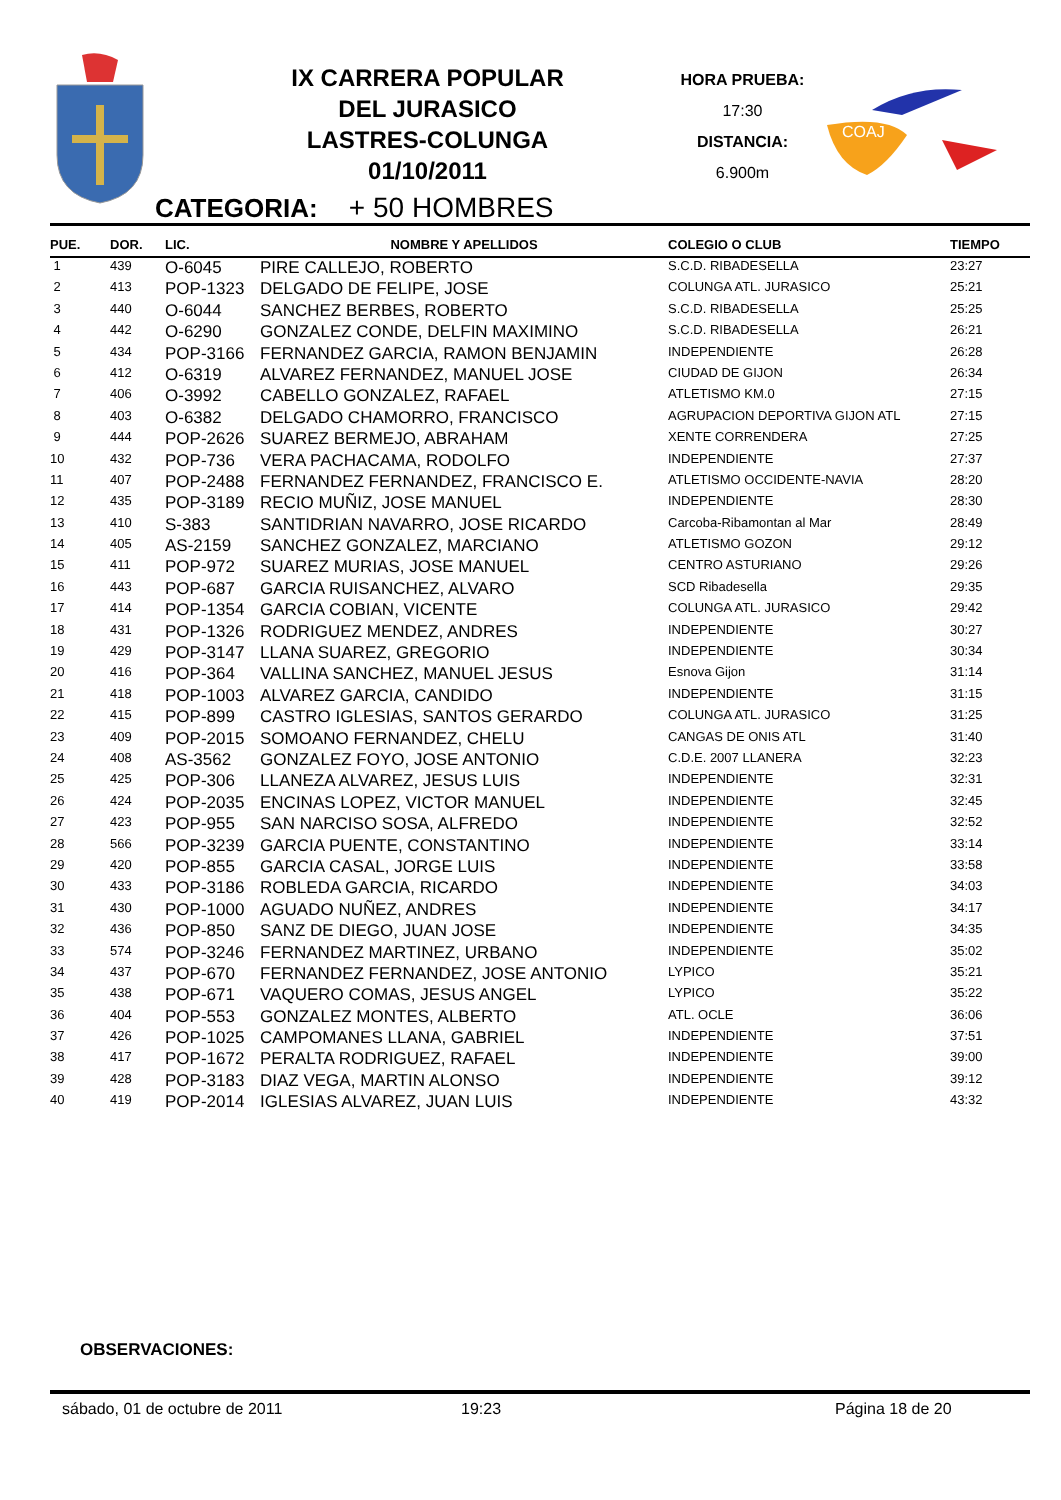IX CARRERA POPULAR
DEL JURASICO
LASTRES-COLUNGA
01/10/2011
HORA PRUEBA:
17:30
DISTANCIA:
6.900m
COAJ
CATEGORIA: + 50 HOMBRES
| PUE. | DOR. | LIC. | NOMBRE Y APELLIDOS | COLEGIO O CLUB | TIEMPO |
| --- | --- | --- | --- | --- | --- |
| 1 | 439 | O-6045 | PIRE CALLEJO, ROBERTO | S.C.D. RIBADESELLA | 23:27 |
| 2 | 413 | POP-1323 | DELGADO DE FELIPE, JOSE | COLUNGA ATL. JURASICO | 25:21 |
| 3 | 440 | O-6044 | SANCHEZ BERBES, ROBERTO | S.C.D. RIBADESELLA | 25:25 |
| 4 | 442 | O-6290 | GONZALEZ CONDE, DELFIN MAXIMINO | S.C.D. RIBADESELLA | 26:21 |
| 5 | 434 | POP-3166 | FERNANDEZ GARCIA, RAMON BENJAMIN | INDEPENDIENTE | 26:28 |
| 6 | 412 | O-6319 | ALVAREZ FERNANDEZ, MANUEL JOSE | CIUDAD DE GIJON | 26:34 |
| 7 | 406 | O-3992 | CABELLO GONZALEZ, RAFAEL | ATLETISMO KM.0 | 27:15 |
| 8 | 403 | O-6382 | DELGADO CHAMORRO, FRANCISCO | AGRUPACION DEPORTIVA GIJON ATL | 27:15 |
| 9 | 444 | POP-2626 | SUAREZ BERMEJO, ABRAHAM | XENTE CORRENDERA | 27:25 |
| 10 | 432 | POP-736 | VERA PACHACAMA, RODOLFO | INDEPENDIENTE | 27:37 |
| 11 | 407 | POP-2488 | FERNANDEZ FERNANDEZ, FRANCISCO E. | ATLETISMO OCCIDENTE-NAVIA | 28:20 |
| 12 | 435 | POP-3189 | RECIO MUÑIZ, JOSE MANUEL | INDEPENDIENTE | 28:30 |
| 13 | 410 | S-383 | SANTIDRIAN NAVARRO, JOSE RICARDO | Carcoba-Ribamontan al Mar | 28:49 |
| 14 | 405 | AS-2159 | SANCHEZ GONZALEZ, MARCIANO | ATLETISMO GOZON | 29:12 |
| 15 | 411 | POP-972 | SUAREZ MURIAS, JOSE MANUEL | CENTRO ASTURIANO | 29:26 |
| 16 | 443 | POP-687 | GARCIA RUISANCHEZ, ALVARO | SCD Ribadesella | 29:35 |
| 17 | 414 | POP-1354 | GARCIA COBIAN, VICENTE | COLUNGA ATL. JURASICO | 29:42 |
| 18 | 431 | POP-1326 | RODRIGUEZ MENDEZ, ANDRES | INDEPENDIENTE | 30:27 |
| 19 | 429 | POP-3147 | LLANA SUAREZ, GREGORIO | INDEPENDIENTE | 30:34 |
| 20 | 416 | POP-364 | VALLINA SANCHEZ, MANUEL JESUS | Esnova Gijon | 31:14 |
| 21 | 418 | POP-1003 | ALVAREZ GARCIA, CANDIDO | INDEPENDIENTE | 31:15 |
| 22 | 415 | POP-899 | CASTRO IGLESIAS, SANTOS GERARDO | COLUNGA ATL. JURASICO | 31:25 |
| 23 | 409 | POP-2015 | SOMOANO FERNANDEZ, CHELU | CANGAS DE ONIS ATL | 31:40 |
| 24 | 408 | AS-3562 | GONZALEZ FOYO, JOSE ANTONIO | C.D.E. 2007 LLANERA | 32:23 |
| 25 | 425 | POP-306 | LLANEZA ALVAREZ, JESUS LUIS | INDEPENDIENTE | 32:31 |
| 26 | 424 | POP-2035 | ENCINAS LOPEZ, VICTOR MANUEL | INDEPENDIENTE | 32:45 |
| 27 | 423 | POP-955 | SAN NARCISO SOSA, ALFREDO | INDEPENDIENTE | 32:52 |
| 28 | 566 | POP-3239 | GARCIA PUENTE, CONSTANTINO | INDEPENDIENTE | 33:14 |
| 29 | 420 | POP-855 | GARCIA CASAL, JORGE LUIS | INDEPENDIENTE | 33:58 |
| 30 | 433 | POP-3186 | ROBLEDA GARCIA, RICARDO | INDEPENDIENTE | 34:03 |
| 31 | 430 | POP-1000 | AGUADO NUÑEZ, ANDRES | INDEPENDIENTE | 34:17 |
| 32 | 436 | POP-850 | SANZ DE DIEGO, JUAN JOSE | INDEPENDIENTE | 34:35 |
| 33 | 574 | POP-3246 | FERNANDEZ MARTINEZ, URBANO | INDEPENDIENTE | 35:02 |
| 34 | 437 | POP-670 | FERNANDEZ FERNANDEZ, JOSE ANTONIO | LYPICO | 35:21 |
| 35 | 438 | POP-671 | VAQUERO COMAS, JESUS ANGEL | LYPICO | 35:22 |
| 36 | 404 | POP-553 | GONZALEZ MONTES, ALBERTO | ATL. OCLE | 36:06 |
| 37 | 426 | POP-1025 | CAMPOMANES LLANA, GABRIEL | INDEPENDIENTE | 37:51 |
| 38 | 417 | POP-1672 | PERALTA RODRIGUEZ, RAFAEL | INDEPENDIENTE | 39:00 |
| 39 | 428 | POP-3183 | DIAZ VEGA, MARTIN ALONSO | INDEPENDIENTE | 39:12 |
| 40 | 419 | POP-2014 | IGLESIAS ALVAREZ, JUAN LUIS | INDEPENDIENTE | 43:32 |
OBSERVACIONES:
sábado, 01 de octubre de 2011 19:23 Página 18 de 20